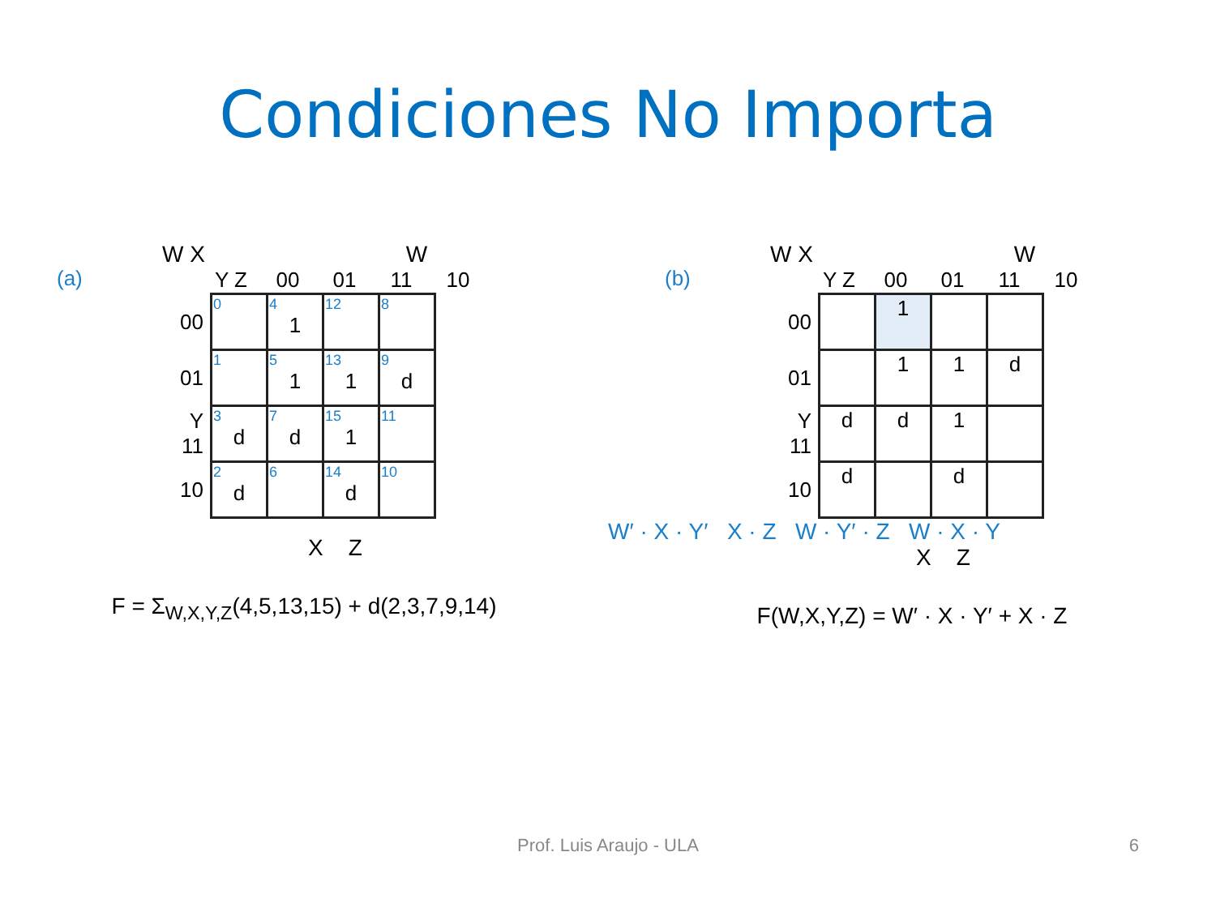Condiciones No Importa
(a)
W X W
Y Z 00 01 11 10
| 00 | 0 | 4 1 | 12 | 8 |
| 01 | 1 | 5 1 | 13 1 | 9 d |
| Y 11 | 3 d | 7 d | 15 1 | 11 |
| 10 | 2 d | 6 | 14 d | 10 |
X Z
F = Σ<sub>W,X,Y,Z</sub>(4,5,13,15) + d(2,3,7,9,14)
(b)
W X W
Y Z 00 01 11 10
| 00 | | 1 | | |
| 01 | | 1 | 1 | d |
| Y 11 | d | d | 1 | |
| 10 | d | | d | |
W′ · X · Y′ X · Z W · Y′ · Z W · X · Y
X Z
F(W,X,Y,Z) = W′ · X · Y′ + X · Z
Prof. Luis Araujo - ULA 6